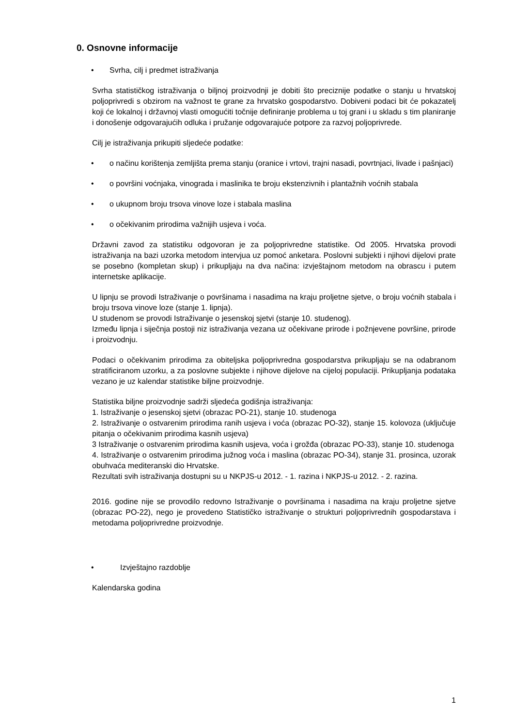0. Osnovne informacije
• Svrha, cilj i predmet istraživanja
Svrha statističkog istraživanja o biljnoj proizvodnji je dobiti što preciznije podatke o stanju u hrvatskoj poljoprivredi s obzirom na važnost te grane za hrvatsko gospodarstvo. Dobiveni podaci bit će pokazatelj koji će lokalnoj i državnoj vlasti omogućiti točnije definiranje problema u toj grani i u skladu s tim planiranje i donošenje odgovarajućih odluka i pružanje odgovarajuće potpore za razvoj poljoprivrede.
Cilj je istraživanja prikupiti sljedeće podatke:
• o načinu korištenja zemljišta prema stanju (oranice i vrtovi, trajni nasadi, povrtnjaci, livade i pašnjaci)
• o površini voćnjaka, vinograda i maslinika te broju ekstenzivnih i plantažnih voćnih stabala
• o ukupnom broju trsova vinove loze i stabala maslina
• o očekivanim prirodima važnijih usjeva i voća.
Državni zavod za statistiku odgovoran je za poljoprivredne statistike. Od 2005. Hrvatska provodi istraživanja na bazi uzorka metodom intervjua uz pomoć anketara. Poslovni subjekti i njihovi dijelovi prate se posebno (kompletan skup) i prikupljaju na dva načina: izvještajnom metodom na obrascu i putem internetske aplikacije.
U lipnju se provodi Istraživanje o površinama i nasadima na kraju proljetne sjetve, o broju voćnih stabala i broju trsova vinove loze (stanje 1. lipnja).
U studenom se provodi Istraživanje o jesenskoj sjetvi (stanje 10. studenog).
Između lipnja i siječnja postoji niz istraživanja vezana uz očekivane prirode i požnjevene površine, prirode i proizvodnju.
Podaci o očekivanim prirodima za obiteljska poljoprivredna gospodarstva prikupljaju se na odabranom stratificiranom uzorku, a za poslovne subjekte i njihove dijelove na cijeloj populaciji. Prikupljanja podataka vezano je uz kalendar statistike biljne proizvodnje.
Statistika biljne proizvodnje sadrži sljedeća godišnja istraživanja:
1. Istraživanje o jesenskoj sjetvi (obrazac PO-21), stanje 10. studenoga
2. Istraživanje o ostvarenim prirodima ranih usjeva i voća (obrazac PO-32), stanje 15. kolovoza (uključuje pitanja o očekivanim prirodima kasnih usjeva)
3 Istraživanje o ostvarenim prirodima kasnih usjeva, voća i grožđa (obrazac PO-33), stanje 10. studenoga
4. Istraživanje o ostvarenim prirodima južnog voća i maslina (obrazac PO-34), stanje 31. prosinca, uzorak obuhvaća mediteranski dio Hrvatske.
Rezultati svih istraživanja dostupni su u NKPJS-u 2012. - 1. razina i NKPJS-u 2012. - 2. razina.
2016. godine nije se provodilo redovno Istraživanje o površinama i nasadima na kraju proljetne sjetve (obrazac PO-22), nego je provedeno Statističko istraživanje o strukturi poljoprivrednih gospodarstava i metodama poljoprivredne proizvodnje.
• Izvještajno razdoblje
Kalendarska godina
1